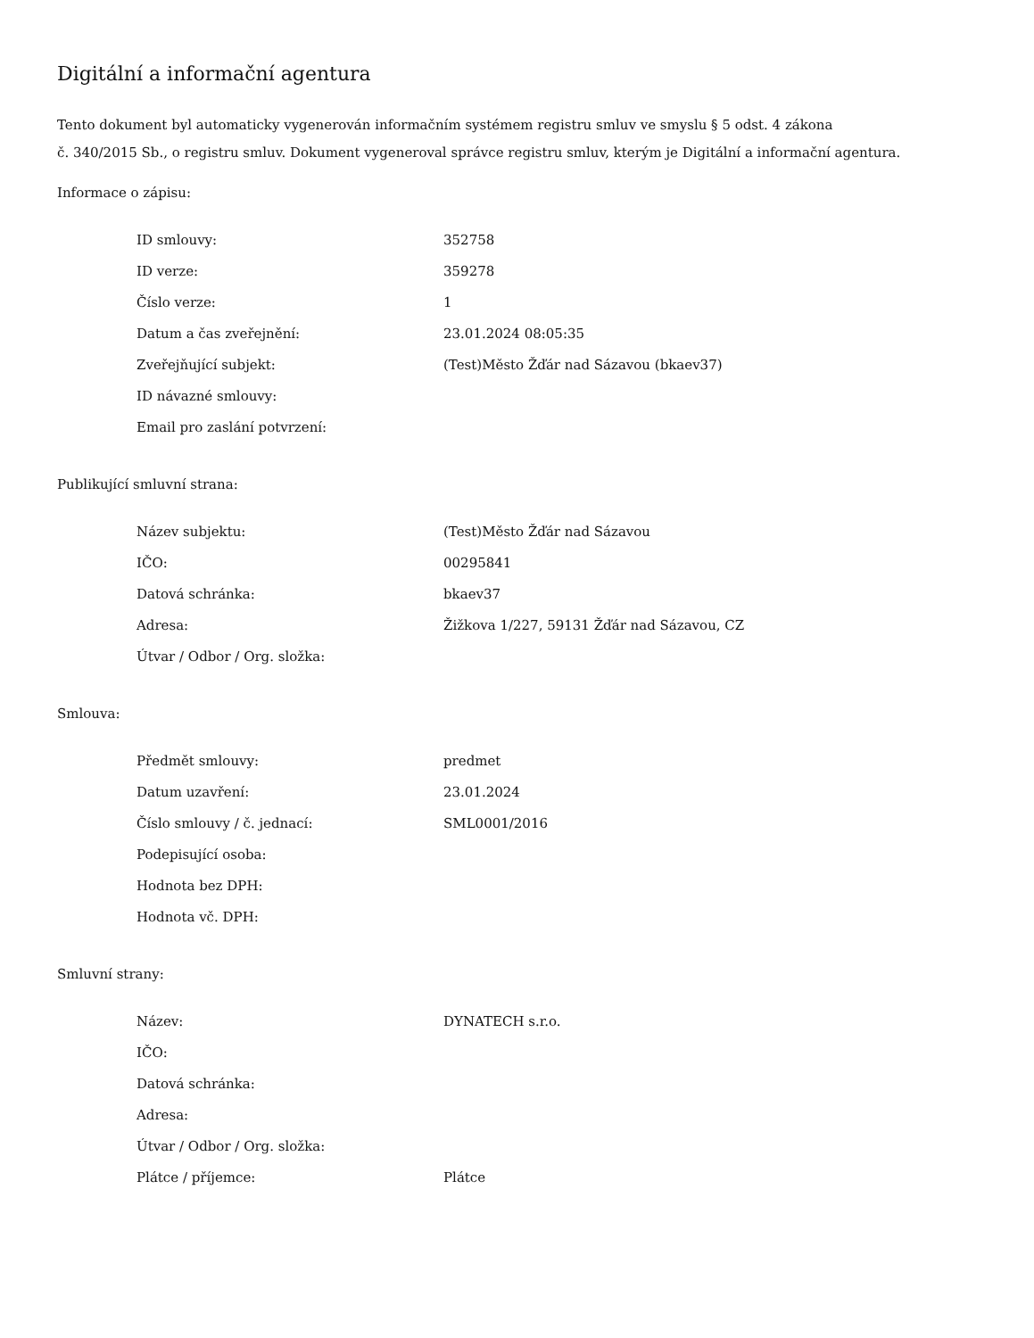Digitální a informační agentura
Tento dokument byl automaticky vygenerován informačním systémem registru smluv ve smyslu § 5 odst. 4 zákona
č. 340/2015 Sb., o registru smluv. Dokument vygeneroval správce registru smluv, kterým je Digitální a informační agentura.
Informace o zápisu:
| ID smlouvy: | 352758 |
| ID verze: | 359278 |
| Číslo verze: | 1 |
| Datum a čas zveřejnění: | 23.01.2024 08:05:35 |
| Zveřejňující subjekt: | (Test)Město Žďár nad Sázavou (bkaev37) |
| ID návazné smlouvy: | |
| Email pro zaslání potvrzení: | |
Publikující smluvní strana:
| Název subjektu: | (Test)Město Žďár nad Sázavou |
| IČO: | 00295841 |
| Datová schránka: | bkaev37 |
| Adresa: | Žižkova 1/227, 59131 Žďár nad Sázavou, CZ |
| Útvar / Odbor / Org. složka: | |
Smlouva:
| Předmět smlouvy: | predmet |
| Datum uzavření: | 23.01.2024 |
| Číslo smlouvy / č. jednací: | SML0001/2016 |
| Podepisující osoba: | |
| Hodnota bez DPH: | |
| Hodnota vč. DPH: | |
Smluvní strany:
| Název: | DYNATECH s.r.o. |
| IČO: | |
| Datová schránka: | |
| Adresa: | |
| Útvar / Odbor / Org. složka: | |
| Plátce / příjemce: | Plátce |